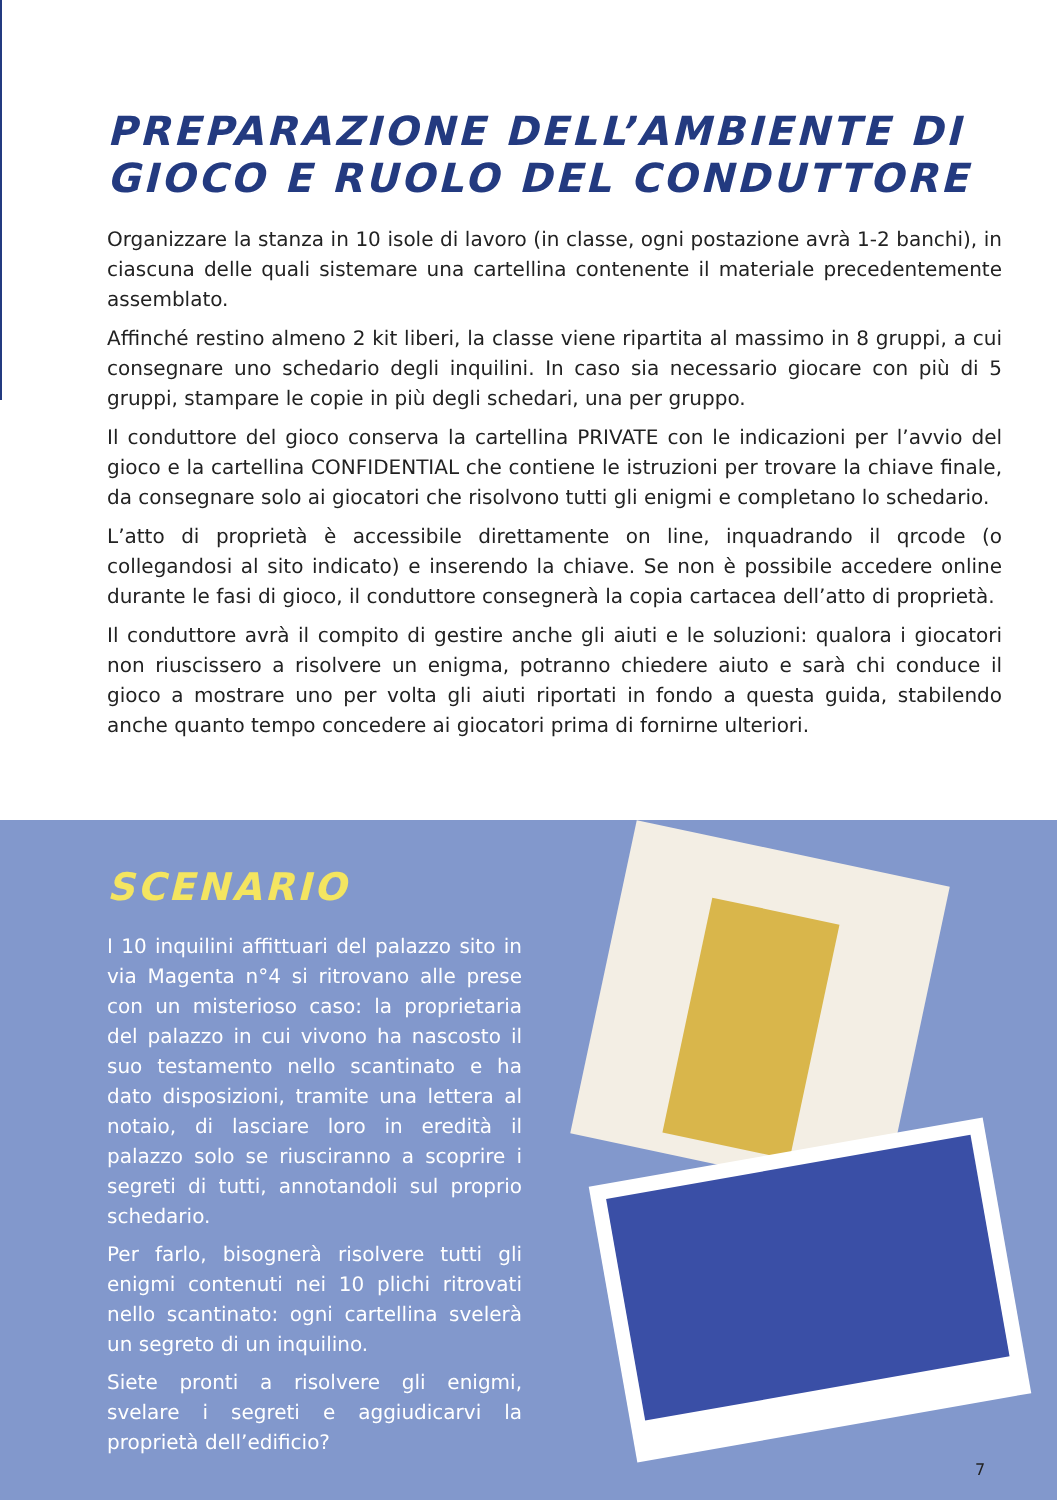PREPARAZIONE DELL’AMBIENTE DI GIOCO E RUOLO DEL CONDUTTORE
Organizzare la stanza in 10 isole di lavoro (in classe, ogni postazione avrà 1-2 banchi), in ciascuna delle quali sistemare una cartellina contenente il materiale precedentemente assemblato.
Affinché restino almeno 2 kit liberi, la classe viene ripartita al massimo in 8 gruppi, a cui consegnare uno schedario degli inquilini. In caso sia necessario giocare con più di 5 gruppi, stampare le copie in più degli schedari, una per gruppo.
Il conduttore del gioco conserva la cartellina PRIVATE con le indicazioni per l’avvio del gioco e la cartellina CONFIDENTIAL che contiene le istruzioni per trovare la chiave finale, da consegnare solo ai giocatori che risolvono tutti gli enigmi e completano lo schedario.
L’atto di proprietà è accessibile direttamente on line, inquadrando il qrcode (o collegandosi al sito indicato) e inserendo la chiave. Se non è possibile accedere online durante le fasi di gioco, il conduttore consegnerà la copia cartacea dell’atto di proprietà.
Il conduttore avrà il compito di gestire anche gli aiuti e le soluzioni: qualora i giocatori non riuscissero a risolvere un enigma, potranno chiedere aiuto e sarà chi conduce il gioco a mostrare uno per volta gli aiuti riportati in fondo a questa guida, stabilendo anche quanto tempo concedere ai giocatori prima di fornirne ulteriori.
SCENARIO
I 10 inquilini affittuari del palazzo sito in via Magenta n°4 si ritrovano alle prese con un misterioso caso: la proprietaria del palazzo in cui vivono ha nascosto il suo testamento nello scantinato e ha dato disposizioni, tramite una lettera al notaio, di lasciare loro in eredità il palazzo solo se riusciranno a scoprire i segreti di tutti, annotandoli sul proprio schedario.
Per farlo, bisognerà risolvere tutti gli enigmi contenuti nei 10 plichi ritrovati nello scantinato: ogni cartellina svelerà un segreto di un inquilino.
Siete pronti a risolvere gli enigmi, svelare i segreti e aggiudicarvi la proprietà dell’edificio?
7